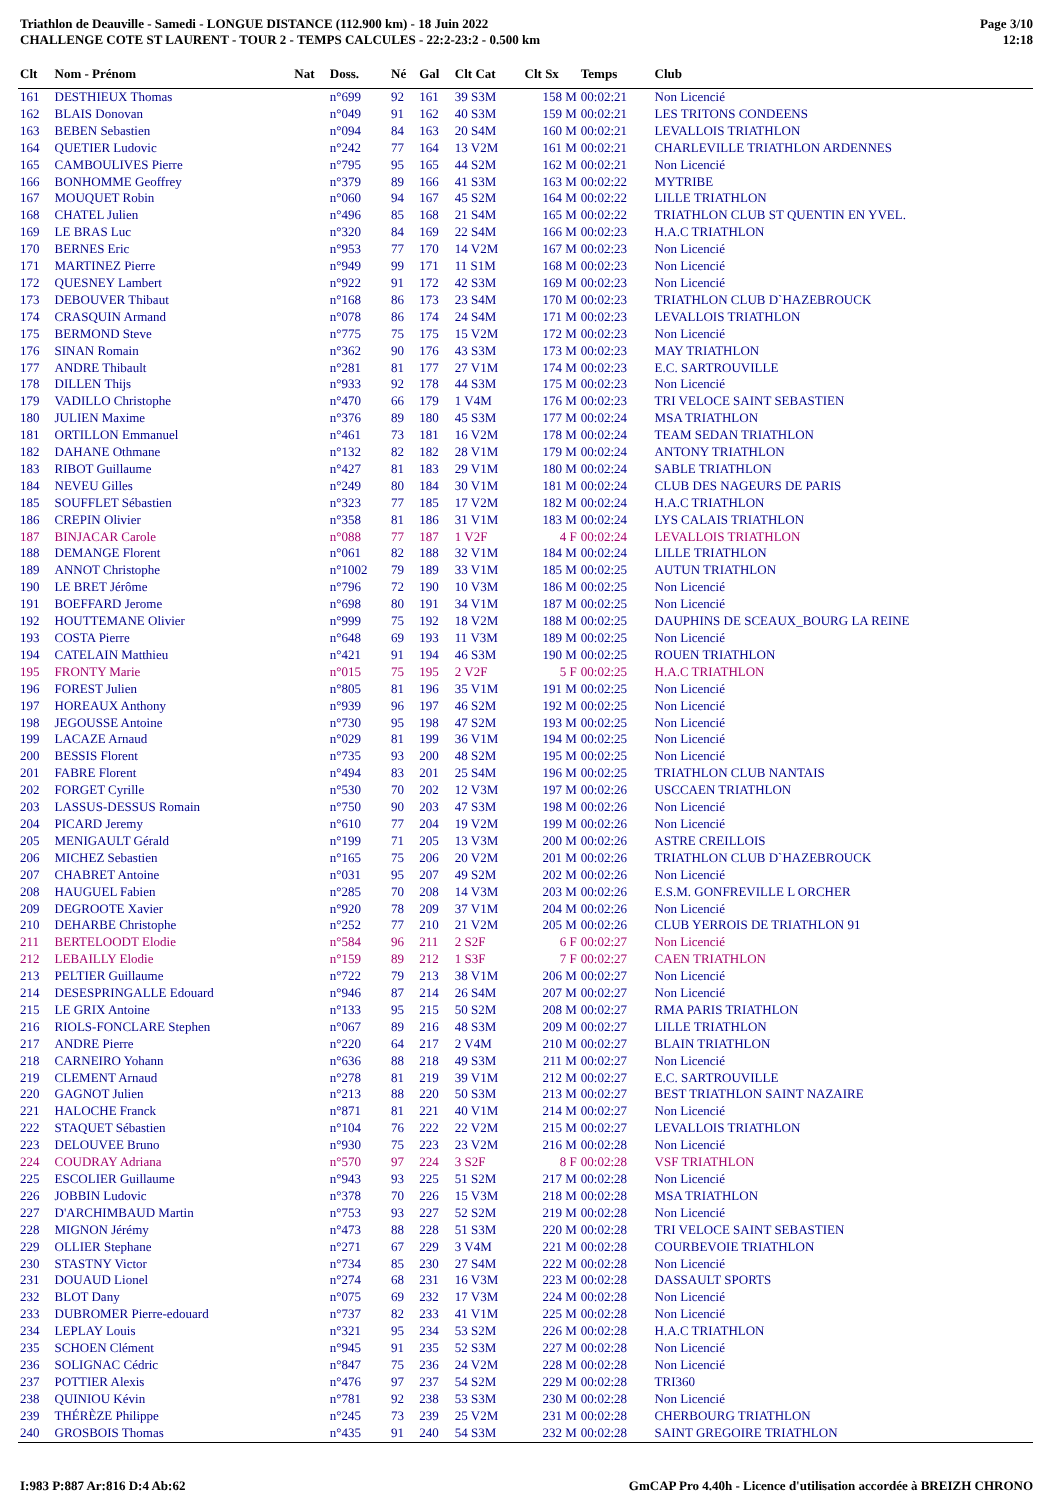Triathlon de Deauville - Samedi - LONGUE DISTANCE (112.900 km) - 18 Juin 2022
CHALLENGE COTE ST LAURENT - TOUR 2 - TEMPS CALCULES - 22:2-23:2 - 0.500 km
Page 3/10
12:18
| Clt | Nom - Prénom | Nat | Doss. | Né | Gal | Clt Cat | Clt Sx | Temps | Club |
| --- | --- | --- | --- | --- | --- | --- | --- | --- | --- |
| 161 | DESTHIEUX Thomas | | n°699 | 92 | 161 | 39 S3M | 158 M | 00:02:21 | Non Licencié |
| 162 | BLAIS Donovan | | n°049 | 91 | 162 | 40 S3M | 159 M | 00:02:21 | LES TRITONS CONDEENS |
| 163 | BEBEN Sebastien | | n°094 | 84 | 163 | 20 S4M | 160 M | 00:02:21 | LEVALLOIS TRIATHLON |
| 164 | QUETIER Ludovic | | n°242 | 77 | 164 | 13 V2M | 161 M | 00:02:21 | CHARLEVILLE TRIATHLON ARDENNES |
| 165 | CAMBOULIVES Pierre | | n°795 | 95 | 165 | 44 S2M | 162 M | 00:02:21 | Non Licencié |
| 166 | BONHOMME Geoffrey | | n°379 | 89 | 166 | 41 S3M | 163 M | 00:02:22 | MYTRIBE |
| 167 | MOUQUET Robin | | n°060 | 94 | 167 | 45 S2M | 164 M | 00:02:22 | LILLE TRIATHLON |
| 168 | CHATEL Julien | | n°496 | 85 | 168 | 21 S4M | 165 M | 00:02:22 | TRIATHLON CLUB ST QUENTIN EN YVEL. |
| 169 | LE BRAS Luc | | n°320 | 84 | 169 | 22 S4M | 166 M | 00:02:23 | H.A.C TRIATHLON |
| 170 | BERNES Eric | | n°953 | 77 | 170 | 14 V2M | 167 M | 00:02:23 | Non Licencié |
| 171 | MARTINEZ Pierre | | n°949 | 99 | 171 | 11 S1M | 168 M | 00:02:23 | Non Licencié |
| 172 | QUESNEY Lambert | | n°922 | 91 | 172 | 42 S3M | 169 M | 00:02:23 | Non Licencié |
| 173 | DEBOUVER Thibaut | | n°168 | 86 | 173 | 23 S4M | 170 M | 00:02:23 | TRIATHLON CLUB D`HAZEBROUCK |
| 174 | CRASQUIN Armand | | n°078 | 86 | 174 | 24 S4M | 171 M | 00:02:23 | LEVALLOIS TRIATHLON |
| 175 | BERMOND Steve | | n°775 | 75 | 175 | 15 V2M | 172 M | 00:02:23 | Non Licencié |
| 176 | SINAN Romain | | n°362 | 90 | 176 | 43 S3M | 173 M | 00:02:23 | MAY TRIATHLON |
| 177 | ANDRE Thibault | | n°281 | 81 | 177 | 27 V1M | 174 M | 00:02:23 | E.C. SARTROUVILLE |
| 178 | DILLEN Thijs | | n°933 | 92 | 178 | 44 S3M | 175 M | 00:02:23 | Non Licencié |
| 179 | VADILLO Christophe | | n°470 | 66 | 179 | 1 V4M | 176 M | 00:02:23 | TRI VELOCE SAINT SEBASTIEN |
| 180 | JULIEN Maxime | | n°376 | 89 | 180 | 45 S3M | 177 M | 00:02:24 | MSA TRIATHLON |
| 181 | ORTILLON Emmanuel | | n°461 | 73 | 181 | 16 V2M | 178 M | 00:02:24 | TEAM SEDAN TRIATHLON |
| 182 | DAHANE Othmane | | n°132 | 82 | 182 | 28 V1M | 179 M | 00:02:24 | ANTONY TRIATHLON |
| 183 | RIBOT Guillaume | | n°427 | 81 | 183 | 29 V1M | 180 M | 00:02:24 | SABLE TRIATHLON |
| 184 | NEVEU Gilles | | n°249 | 80 | 184 | 30 V1M | 181 M | 00:02:24 | CLUB DES NAGEURS DE PARIS |
| 185 | SOUFFLET Sébastien | | n°323 | 77 | 185 | 17 V2M | 182 M | 00:02:24 | H.A.C TRIATHLON |
| 186 | CREPIN Olivier | | n°358 | 81 | 186 | 31 V1M | 183 M | 00:02:24 | LYS CALAIS TRIATHLON |
| 187 | BINJACAR Carole | | n°088 | 77 | 187 | 1 V2F | 4 F | 00:02:24 | LEVALLOIS TRIATHLON |
| 188 | DEMANGE Florent | | n°061 | 82 | 188 | 32 V1M | 184 M | 00:02:24 | LILLE TRIATHLON |
| 189 | ANNOT Christophe | | n°1002 | 79 | 189 | 33 V1M | 185 M | 00:02:25 | AUTUN TRIATHLON |
| 190 | LE BRET Jérôme | | n°796 | 72 | 190 | 10 V3M | 186 M | 00:02:25 | Non Licencié |
| 191 | BOEFFARD Jerome | | n°698 | 80 | 191 | 34 V1M | 187 M | 00:02:25 | Non Licencié |
| 192 | HOUTTEMANE Olivier | | n°999 | 75 | 192 | 18 V2M | 188 M | 00:02:25 | DAUPHINS DE SCEAUX_BOURG LA REINE |
| 193 | COSTA Pierre | | n°648 | 69 | 193 | 11 V3M | 189 M | 00:02:25 | Non Licencié |
| 194 | CATELAIN Matthieu | | n°421 | 91 | 194 | 46 S3M | 190 M | 00:02:25 | ROUEN TRIATHLON |
| 195 | FRONTY Marie | | n°015 | 75 | 195 | 2 V2F | 5 F | 00:02:25 | H.A.C TRIATHLON |
| 196 | FOREST Julien | | n°805 | 81 | 196 | 35 V1M | 191 M | 00:02:25 | Non Licencié |
| 197 | HOREAUX Anthony | | n°939 | 96 | 197 | 46 S2M | 192 M | 00:02:25 | Non Licencié |
| 198 | JEGOUSSE Antoine | | n°730 | 95 | 198 | 47 S2M | 193 M | 00:02:25 | Non Licencié |
| 199 | LACAZE Arnaud | | n°029 | 81 | 199 | 36 V1M | 194 M | 00:02:25 | Non Licencié |
| 200 | BESSIS Florent | | n°735 | 93 | 200 | 48 S2M | 195 M | 00:02:25 | Non Licencié |
| 201 | FABRE Florent | | n°494 | 83 | 201 | 25 S4M | 196 M | 00:02:25 | TRIATHLON CLUB NANTAIS |
| 202 | FORGET Cyrille | | n°530 | 70 | 202 | 12 V3M | 197 M | 00:02:26 | USCCAEN TRIATHLON |
| 203 | LASSUS-DESSUS Romain | | n°750 | 90 | 203 | 47 S3M | 198 M | 00:02:26 | Non Licencié |
| 204 | PICARD Jeremy | | n°610 | 77 | 204 | 19 V2M | 199 M | 00:02:26 | Non Licencié |
| 205 | MENIGAULT Gérald | | n°199 | 71 | 205 | 13 V3M | 200 M | 00:02:26 | ASTRE CREILLOIS |
| 206 | MICHEZ Sebastien | | n°165 | 75 | 206 | 20 V2M | 201 M | 00:02:26 | TRIATHLON CLUB D`HAZEBROUCK |
| 207 | CHABRET Antoine | | n°031 | 95 | 207 | 49 S2M | 202 M | 00:02:26 | Non Licencié |
| 208 | HAUGUEL Fabien | | n°285 | 70 | 208 | 14 V3M | 203 M | 00:02:26 | E.S.M. GONFREVILLE L ORCHER |
| 209 | DEGROOTE Xavier | | n°920 | 78 | 209 | 37 V1M | 204 M | 00:02:26 | Non Licencié |
| 210 | DEHARBE Christophe | | n°252 | 77 | 210 | 21 V2M | 205 M | 00:02:26 | CLUB YERROIS DE TRIATHLON 91 |
| 211 | BERTELOODT Elodie | | n°584 | 96 | 211 | 2 S2F | 6 F | 00:02:27 | Non Licencié |
| 212 | LEBAILLY Elodie | | n°159 | 89 | 212 | 1 S3F | 7 F | 00:02:27 | CAEN TRIATHLON |
| 213 | PELTIER Guillaume | | n°722 | 79 | 213 | 38 V1M | 206 M | 00:02:27 | Non Licencié |
| 214 | DESESPRINGALLE Edouard | | n°946 | 87 | 214 | 26 S4M | 207 M | 00:02:27 | Non Licencié |
| 215 | LE GRIX Antoine | | n°133 | 95 | 215 | 50 S2M | 208 M | 00:02:27 | RMA PARIS TRIATHLON |
| 216 | RIOLS-FONCLARE Stephen | | n°067 | 89 | 216 | 48 S3M | 209 M | 00:02:27 | LILLE TRIATHLON |
| 217 | ANDRE Pierre | | n°220 | 64 | 217 | 2 V4M | 210 M | 00:02:27 | BLAIN TRIATHLON |
| 218 | CARNEIRO Yohann | | n°636 | 88 | 218 | 49 S3M | 211 M | 00:02:27 | Non Licencié |
| 219 | CLEMENT Arnaud | | n°278 | 81 | 219 | 39 V1M | 212 M | 00:02:27 | E.C. SARTROUVILLE |
| 220 | GAGNOT Julien | | n°213 | 88 | 220 | 50 S3M | 213 M | 00:02:27 | BEST TRIATHLON SAINT NAZAIRE |
| 221 | HALOCHE Franck | | n°871 | 81 | 221 | 40 V1M | 214 M | 00:02:27 | Non Licencié |
| 222 | STAQUET Sébastien | | n°104 | 76 | 222 | 22 V2M | 215 M | 00:02:27 | LEVALLOIS TRIATHLON |
| 223 | DELOUVEE Bruno | | n°930 | 75 | 223 | 23 V2M | 216 M | 00:02:28 | Non Licencié |
| 224 | COUDRAY Adriana | | n°570 | 97 | 224 | 3 S2F | 8 F | 00:02:28 | VSF TRIATHLON |
| 225 | ESCOLIER Guillaume | | n°943 | 93 | 225 | 51 S2M | 217 M | 00:02:28 | Non Licencié |
| 226 | JOBBIN Ludovic | | n°378 | 70 | 226 | 15 V3M | 218 M | 00:02:28 | MSA TRIATHLON |
| 227 | D'ARCHIMBAUD Martin | | n°753 | 93 | 227 | 52 S2M | 219 M | 00:02:28 | Non Licencié |
| 228 | MIGNON Jérémy | | n°473 | 88 | 228 | 51 S3M | 220 M | 00:02:28 | TRI VELOCE SAINT SEBASTIEN |
| 229 | OLLIER Stephane | | n°271 | 67 | 229 | 3 V4M | 221 M | 00:02:28 | COURBEVOIE TRIATHLON |
| 230 | STASTNY Victor | | n°734 | 85 | 230 | 27 S4M | 222 M | 00:02:28 | Non Licencié |
| 231 | DOUAUD Lionel | | n°274 | 68 | 231 | 16 V3M | 223 M | 00:02:28 | DASSAULT SPORTS |
| 232 | BLOT Dany | | n°075 | 69 | 232 | 17 V3M | 224 M | 00:02:28 | Non Licencié |
| 233 | DUBROMER Pierre-edouard | | n°737 | 82 | 233 | 41 V1M | 225 M | 00:02:28 | Non Licencié |
| 234 | LEPLAY Louis | | n°321 | 95 | 234 | 53 S2M | 226 M | 00:02:28 | H.A.C TRIATHLON |
| 235 | SCHOEN Clément | | n°945 | 91 | 235 | 52 S3M | 227 M | 00:02:28 | Non Licencié |
| 236 | SOLIGNAC Cédric | | n°847 | 75 | 236 | 24 V2M | 228 M | 00:02:28 | Non Licencié |
| 237 | POTTIER Alexis | | n°476 | 97 | 237 | 54 S2M | 229 M | 00:02:28 | TRI360 |
| 238 | QUINIOU Kévin | | n°781 | 92 | 238 | 53 S3M | 230 M | 00:02:28 | Non Licencié |
| 239 | THÉRÈZE Philippe | | n°245 | 73 | 239 | 25 V2M | 231 M | 00:02:28 | CHERBOURG TRIATHLON |
| 240 | GROSBOIS Thomas | | n°435 | 91 | 240 | 54 S3M | 232 M | 00:02:28 | SAINT GREGOIRE TRIATHLON |
I:983 P:887 Ar:816 D:4 Ab:62 GmCAP Pro 4.40h - Licence d'utilisation accordée à BREIZH CHRONO